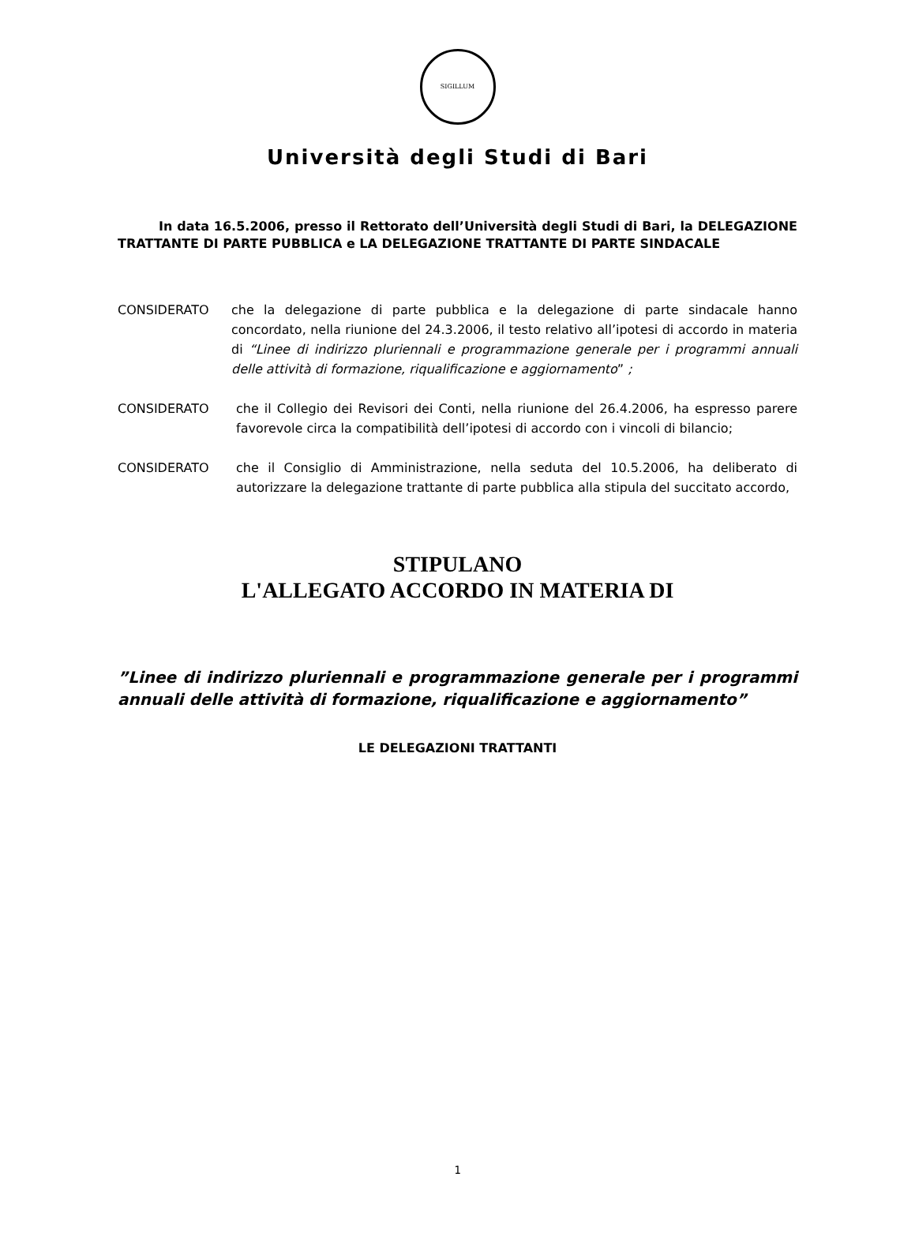SIGILLUM
Università degli Studi di Bari
In data 16.5.2006, presso il Rettorato dell’Università degli Studi di Bari, la DELEGAZIONE TRATTANTE DI PARTE PUBBLICA e LA DELEGAZIONE TRATTANTE DI PARTE SINDACALE
CONSIDERATO che la delegazione di parte pubblica e la delegazione di parte sindacale hanno concordato, nella riunione del 24.3.2006, il testo relativo all’ipotesi di accordo in materia di “Linee di indirizzo pluriennali e programmazione generale per i programmi annuali delle attività di formazione, riqualificazione e aggiornamento” ;
CONSIDERATO che il Collegio dei Revisori dei Conti, nella riunione del 26.4.2006, ha espresso parere favorevole circa la compatibilità dell’ipotesi di accordo con i vincoli di bilancio;
CONSIDERATO che il Consiglio di Amministrazione, nella seduta del 10.5.2006, ha deliberato di autorizzare la delegazione trattante di parte pubblica alla stipula del succitato accordo,
STIPULANO
L'ALLEGATO ACCORDO IN MATERIA DI
”Linee di indirizzo pluriennali e programmazione generale per i programmi annuali delle attività di formazione, riqualificazione e aggiornamento”
LE DELEGAZIONI TRATTANTI
1